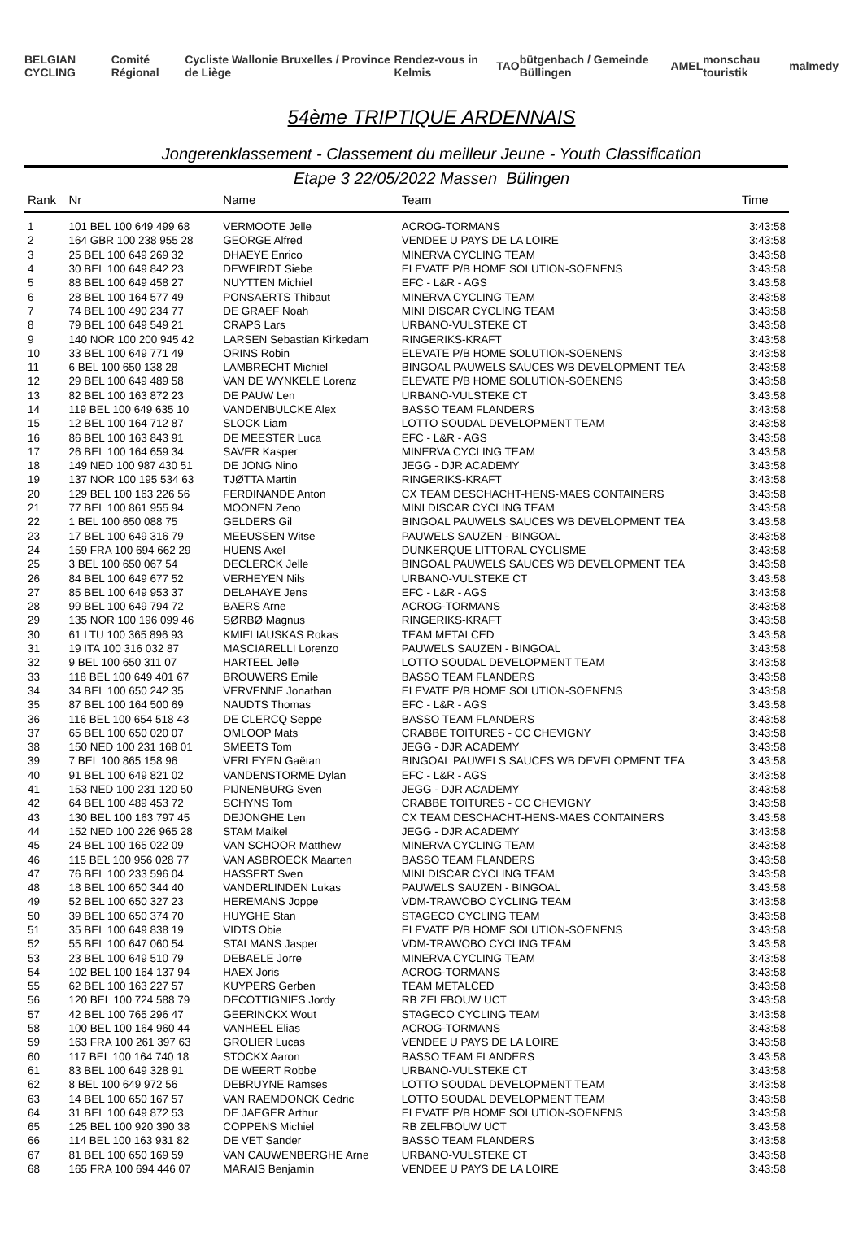BELGIAN CYCLING Comité Régional Cycliste Wallonie Bruxelles / Province de Liège Rendez-vous in Kelmis TAO bütgenbach / Gemeinde Büllingen AMEL monschau touristik malmedy
54ème TRIPTIQUE ARDENNAIS
Jongerenklassement - Classement du meilleur Jeune - Youth Classification
Etape 3 22/05/2022 Massen Bülingen
| Rank | Nr | Name | Team | Time |
| --- | --- | --- | --- | --- |
| 1 | 101 BEL 100 649 499 68 | VERMOOTE Jelle | ACROG-TORMANS | 3:43:58 |
| 2 | 164 GBR 100 238 955 28 | GEORGE Alfred | VENDEE U PAYS DE LA LOIRE | 3:43:58 |
| 3 | 25 BEL 100 649 269 32 | DHAEYE Enrico | MINERVA CYCLING TEAM | 3:43:58 |
| 4 | 30 BEL 100 649 842 23 | DEWEIRDT Siebe | ELEVATE P/B HOME SOLUTION-SOENENS | 3:43:58 |
| 5 | 88 BEL 100 649 458 27 | NUYTTEN Michiel | EFC - L&R - AGS | 3:43:58 |
| 6 | 28 BEL 100 164 577 49 | PONSAERTS Thibaut | MINERVA CYCLING TEAM | 3:43:58 |
| 7 | 74 BEL 100 490 234 77 | DE GRAEF Noah | MINI DISCAR CYCLING TEAM | 3:43:58 |
| 8 | 79 BEL 100 649 549 21 | CRAPS Lars | URBANO-VULSTEKE CT | 3:43:58 |
| 9 | 140 NOR 100 200 945 42 | LARSEN Sebastian Kirkedam | RINGERIKS-KRAFT | 3:43:58 |
| 10 | 33 BEL 100 649 771 49 | ORINS Robin | ELEVATE P/B HOME SOLUTION-SOENENS | 3:43:58 |
| 11 | 6 BEL 100 650 138 28 | LAMBRECHT Michiel | BINGOAL PAUWELS SAUCES WB DEVELOPMENT TEA | 3:43:58 |
| 12 | 29 BEL 100 649 489 58 | VAN DE WYNKELE Lorenz | ELEVATE P/B HOME SOLUTION-SOENENS | 3:43:58 |
| 13 | 82 BEL 100 163 872 23 | DE PAUW Len | URBANO-VULSTEKE CT | 3:43:58 |
| 14 | 119 BEL 100 649 635 10 | VANDENBULCKE Alex | BASSO TEAM FLANDERS | 3:43:58 |
| 15 | 12 BEL 100 164 712 87 | SLOCK Liam | LOTTO SOUDAL DEVELOPMENT TEAM | 3:43:58 |
| 16 | 86 BEL 100 163 843 91 | DE MEESTER Luca | EFC - L&R - AGS | 3:43:58 |
| 17 | 26 BEL 100 164 659 34 | SAVER Kasper | MINERVA CYCLING TEAM | 3:43:58 |
| 18 | 149 NED 100 987 430 51 | DE JONG Nino | JEGG - DJR ACADEMY | 3:43:58 |
| 19 | 137 NOR 100 195 534 63 | TJØTTA Martin | RINGERIKS-KRAFT | 3:43:58 |
| 20 | 129 BEL 100 163 226 56 | FERDINANDE Anton | CX TEAM DESCHACHT-HENS-MAES CONTAINERS | 3:43:58 |
| 21 | 77 BEL 100 861 955 94 | MOONEN Zeno | MINI DISCAR CYCLING TEAM | 3:43:58 |
| 22 | 1 BEL 100 650 088 75 | GELDERS Gil | BINGOAL PAUWELS SAUCES WB DEVELOPMENT TEA | 3:43:58 |
| 23 | 17 BEL 100 649 316 79 | MEEUSSEN Witse | PAUWELS SAUZEN - BINGOAL | 3:43:58 |
| 24 | 159 FRA 100 694 662 29 | HUENS Axel | DUNKERQUE LITTORAL CYCLISME | 3:43:58 |
| 25 | 3 BEL 100 650 067 54 | DECLERCK Jelle | BINGOAL PAUWELS SAUCES WB DEVELOPMENT TEA | 3:43:58 |
| 26 | 84 BEL 100 649 677 52 | VERHEYEN Nils | URBANO-VULSTEKE CT | 3:43:58 |
| 27 | 85 BEL 100 649 953 37 | DELAHAYE Jens | EFC - L&R - AGS | 3:43:58 |
| 28 | 99 BEL 100 649 794 72 | BAERS Arne | ACROG-TORMANS | 3:43:58 |
| 29 | 135 NOR 100 196 099 46 | SØRBØ Magnus | RINGERIKS-KRAFT | 3:43:58 |
| 30 | 61 LTU 100 365 896 93 | KMIELIAUSKAS Rokas | TEAM METALCED | 3:43:58 |
| 31 | 19 ITA 100 316 032 87 | MASCIARELLI Lorenzo | PAUWELS SAUZEN - BINGOAL | 3:43:58 |
| 32 | 9 BEL 100 650 311 07 | HARTEEL Jelle | LOTTO SOUDAL DEVELOPMENT TEAM | 3:43:58 |
| 33 | 118 BEL 100 649 401 67 | BROUWERS Emile | BASSO TEAM FLANDERS | 3:43:58 |
| 34 | 34 BEL 100 650 242 35 | VERVENNE Jonathan | ELEVATE P/B HOME SOLUTION-SOENENS | 3:43:58 |
| 35 | 87 BEL 100 164 500 69 | NAUDTS Thomas | EFC - L&R - AGS | 3:43:58 |
| 36 | 116 BEL 100 654 518 43 | DE CLERCQ Seppe | BASSO TEAM FLANDERS | 3:43:58 |
| 37 | 65 BEL 100 650 020 07 | OMLOOP Mats | CRABBE TOITURES - CC CHEVIGNY | 3:43:58 |
| 38 | 150 NED 100 231 168 01 | SMEETS Tom | JEGG - DJR ACADEMY | 3:43:58 |
| 39 | 7 BEL 100 865 158 96 | VERLEYEN Gaëtan | BINGOAL PAUWELS SAUCES WB DEVELOPMENT TEA | 3:43:58 |
| 40 | 91 BEL 100 649 821 02 | VANDENSTORME Dylan | EFC - L&R - AGS | 3:43:58 |
| 41 | 153 NED 100 231 120 50 | PIJNENBURG Sven | JEGG - DJR ACADEMY | 3:43:58 |
| 42 | 64 BEL 100 489 453 72 | SCHYNS Tom | CRABBE TOITURES - CC CHEVIGNY | 3:43:58 |
| 43 | 130 BEL 100 163 797 45 | DEJONGHE Len | CX TEAM DESCHACHT-HENS-MAES CONTAINERS | 3:43:58 |
| 44 | 152 NED 100 226 965 28 | STAM Maikel | JEGG - DJR ACADEMY | 3:43:58 |
| 45 | 24 BEL 100 165 022 09 | VAN SCHOOR Matthew | MINERVA CYCLING TEAM | 3:43:58 |
| 46 | 115 BEL 100 956 028 77 | VAN ASBROECK Maarten | BASSO TEAM FLANDERS | 3:43:58 |
| 47 | 76 BEL 100 233 596 04 | HASSERT Sven | MINI DISCAR CYCLING TEAM | 3:43:58 |
| 48 | 18 BEL 100 650 344 40 | VANDERLINDEN Lukas | PAUWELS SAUZEN - BINGOAL | 3:43:58 |
| 49 | 52 BEL 100 650 327 23 | HEREMANS Joppe | VDM-TRAWOBO CYCLING TEAM | 3:43:58 |
| 50 | 39 BEL 100 650 374 70 | HUYGHE Stan | STAGECO CYCLING TEAM | 3:43:58 |
| 51 | 35 BEL 100 649 838 19 | VIDTS Obie | ELEVATE P/B HOME SOLUTION-SOENENS | 3:43:58 |
| 52 | 55 BEL 100 647 060 54 | STALMANS Jasper | VDM-TRAWOBO CYCLING TEAM | 3:43:58 |
| 53 | 23 BEL 100 649 510 79 | DEBAELE Jorre | MINERVA CYCLING TEAM | 3:43:58 |
| 54 | 102 BEL 100 164 137 94 | HAEX Joris | ACROG-TORMANS | 3:43:58 |
| 55 | 62 BEL 100 163 227 57 | KUYPERS Gerben | TEAM METALCED | 3:43:58 |
| 56 | 120 BEL 100 724 588 79 | DECOTTIGNIES Jordy | RB ZELFBOUW UCT | 3:43:58 |
| 57 | 42 BEL 100 765 296 47 | GEERINCKX Wout | STAGECO CYCLING TEAM | 3:43:58 |
| 58 | 100 BEL 100 164 960 44 | VANHEEL Elias | ACROG-TORMANS | 3:43:58 |
| 59 | 163 FRA 100 261 397 63 | GROLIER Lucas | VENDEE U PAYS DE LA LOIRE | 3:43:58 |
| 60 | 117 BEL 100 164 740 18 | STOCKX Aaron | BASSO TEAM FLANDERS | 3:43:58 |
| 61 | 83 BEL 100 649 328 91 | DE WEERT Robbe | URBANO-VULSTEKE CT | 3:43:58 |
| 62 | 8 BEL 100 649 972 56 | DEBRUYNE Ramses | LOTTO SOUDAL DEVELOPMENT TEAM | 3:43:58 |
| 63 | 14 BEL 100 650 167 57 | VAN RAEMDONCK Cédric | LOTTO SOUDAL DEVELOPMENT TEAM | 3:43:58 |
| 64 | 31 BEL 100 649 872 53 | DE JAEGER Arthur | ELEVATE P/B HOME SOLUTION-SOENENS | 3:43:58 |
| 65 | 125 BEL 100 920 390 38 | COPPENS Michiel | RB ZELFBOUW UCT | 3:43:58 |
| 66 | 114 BEL 100 163 931 82 | DE VET Sander | BASSO TEAM FLANDERS | 3:43:58 |
| 67 | 81 BEL 100 650 169 59 | VAN CAUWENBERGHE Arne | URBANO-VULSTEKE CT | 3:43:58 |
| 68 | 165 FRA 100 694 446 07 | MARAIS Benjamin | VENDEE U PAYS DE LA LOIRE | 3:43:58 |